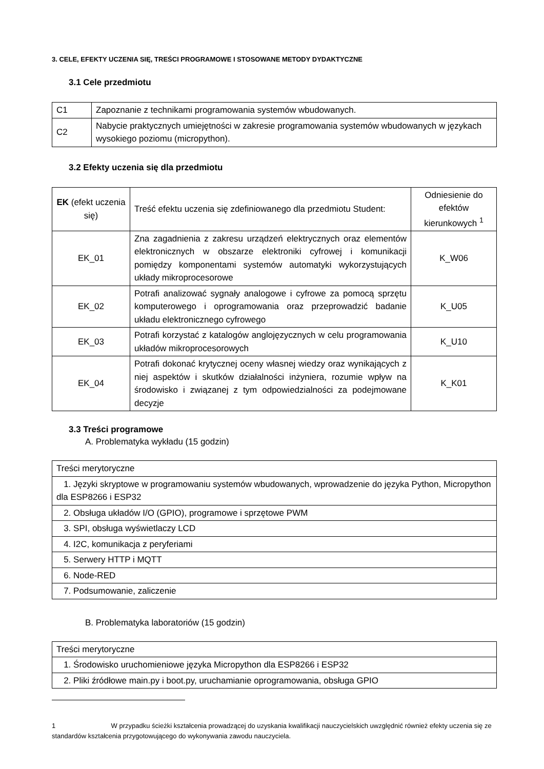3. CELE, EFEKTY UCZENIA SIĘ, TREŚCI PROGRAMOWE I STOSOWANE METODY DYDAKTYCZNE
3.1 Cele przedmiotu
| C1 | Zapoznanie z technikami programowania systemów wbudowanych. |
| C2 | Nabycie praktycznych umiejętności w zakresie programowania systemów wbudowanych w językach wysokiego poziomu (micropython). |
3.2 Efekty uczenia się dla przedmiotu
| EK (efekt uczenia się) | Treść efektu uczenia się zdefiniowanego dla przedmiotu Student: | Odniesienie do efektów kierunkowych <sup>1</sup> |
| EK_01 | Zna zagadnienia z zakresu urządzeń elektrycznych oraz elementów elektronicznych w obszarze elektroniki cyfrowej i komunikacji pomiędzy komponentami systemów automatyki wykorzystujących układy mikroprocesorowe | K_W06 |
| EK_02 | Potrafi analizować sygnały analogowe i cyfrowe za pomocą sprzętu komputerowego i oprogramowania oraz przeprowadzić badanie układu elektronicznego cyfrowego | K_U05 |
| EK_03 | Potrafi korzystać z katalogów anglojęzycznych w celu programowania układów mikroprocesorowych | K_U10 |
| EK_04 | Potrafi dokonać krytycznej oceny własnej wiedzy oraz wynikających z niej aspektów i skutków działalności inżyniera, rozumie wpływ na środowisko i związanej z tym odpowiedzialności za podejmowane decyzje | K_K01 |
3.3 Treści programowe
A. Problematyka wykładu (15 godzin)
| Treści merytoryczne |
| 1. Języki skryptowe w programowaniu systemów wbudowanych, wprowadzenie do języka Python, Micropython dla ESP8266 i ESP32 |
| 2. Obsługa układów I/O (GPIO), programowe i sprzętowe PWM |
| 3. SPI, obsługa wyświetlaczy LCD |
| 4. I2C, komunikacja z peryferiami |
| 5. Serwery HTTP i MQTT |
| 6. Node-RED |
| 7. Podsumowanie, zaliczenie |
B. Problematyka laboratoriów (15 godzin)
| Treści merytoryczne |
| 1. Środowisko uruchomieniowe języka Micropython dla ESP8266 i ESP32 |
| 2. Pliki źródłowe main.py i boot.py, uruchamianie oprogramowania, obsługa GPIO |
1 W przypadku ścieżki kształcenia prowadzącej do uzyskania kwalifikacji nauczycielskich uwzględnić również efekty uczenia się ze standardów kształcenia przygotowującego do wykonywania zawodu nauczyciela.